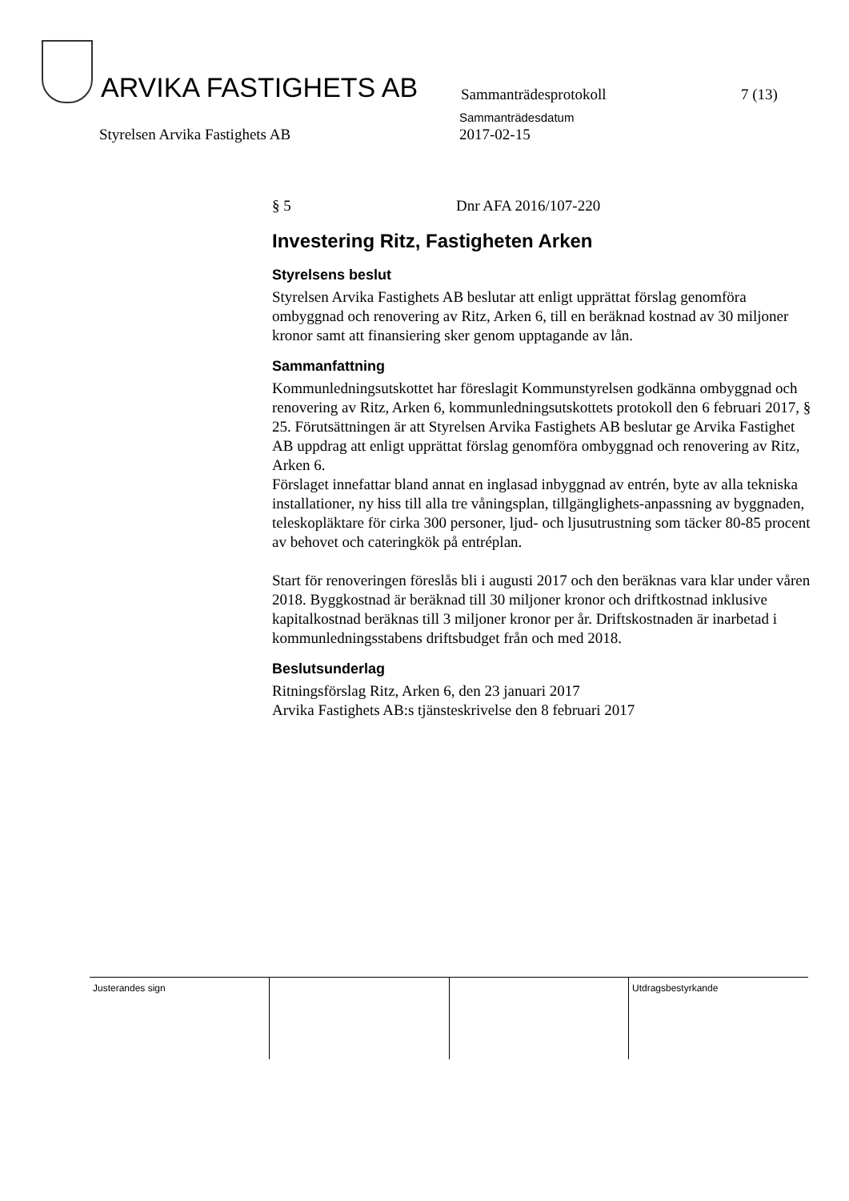ARVIKA FASTIGHETS AB
Sammanträdesprotokoll
7 (13)
Styrelsen Arvika Fastighets AB
Sammanträdesdatum
2017-02-15
§ 5 Dnr AFA 2016/107-220
Investering Ritz, Fastigheten Arken
Styrelsens beslut
Styrelsen Arvika Fastighets AB beslutar att enligt upprättat förslag genomföra ombyggnad och renovering av Ritz, Arken 6, till en beräknad kostnad av 30 miljoner kronor samt att finansiering sker genom upptagande av lån.
Sammanfattning
Kommunledningsutskottet har föreslagit Kommunstyrelsen godkänna ombyggnad och renovering av Ritz, Arken 6, kommunledningsutskottets protokoll den 6 februari 2017, § 25. Förutsättningen är att Styrelsen Arvika Fastighets AB beslutar ge Arvika Fastighet AB uppdrag att enligt upprättat förslag genomföra ombyggnad och renovering av Ritz, Arken 6.
Förslaget innefattar bland annat en inglasad inbyggnad av entrén, byte av alla tekniska installationer, ny hiss till alla tre våningsplan, tillgänglighets-anpassning av byggnaden, teleskopläktare för cirka 300 personer, ljud- och ljusutrustning som täcker 80-85 procent av behovet och cateringkök på entréplan.
Start för renoveringen föreslås bli i augusti 2017 och den beräknas vara klar under våren 2018. Byggkostnad är beräknad till 30 miljoner kronor och driftkostnad inklusive kapitalkostnad beräknas till 3 miljoner kronor per år. Driftskostnaden är inarbetad i kommunledningsstabens driftsbudget från och med 2018.
Beslutsunderlag
Ritningsförslag Ritz, Arken 6, den 23 januari 2017
Arvika Fastighets AB:s tjänsteskrivelse den 8 februari 2017
| Justerandes sign | | | Utdragsbestyrkande |